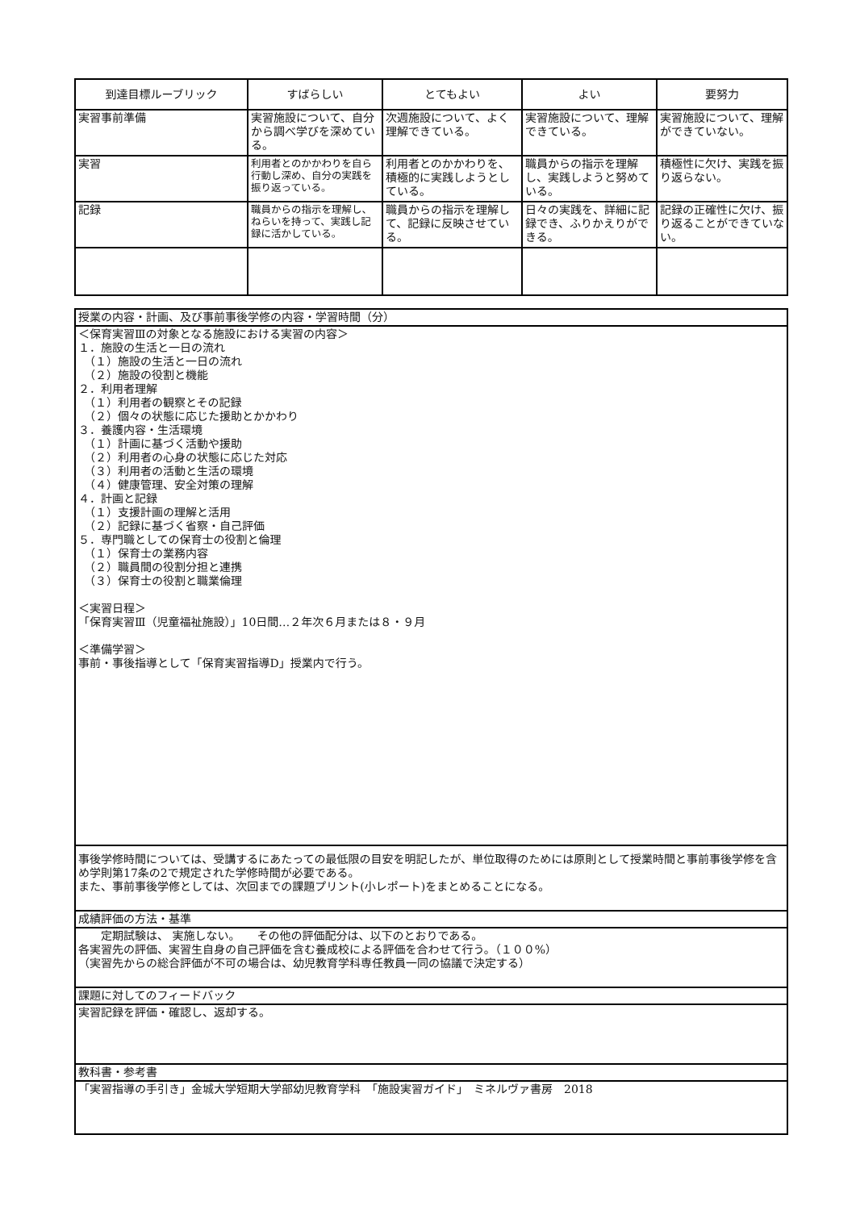| 到達目標ルーブリック | すばらしい | とてもよい | よい | 要努力 |
| --- | --- | --- | --- | --- |
| 実習事前準備 | 実習施設について、自分から調べ学びを深めている。 | 次週施設について、よく理解できている。 | 実習施設について、理解できている。 | 実習施設について、理解ができていない。 |
| 実習 | 利用者とのかかわりを自ら行動し深め、自分の実践を振り返っている。 | 利用者とのかかわりを、積極的に実践しようとしている。 | 職員からの指示を理解し、実践しようと努めている。 | 積極性に欠け、実践を振り返らない。 |
| 記録 | 職員からの指示を理解し、ねらいを持って、実践し記録に活かしている。 | 職員からの指示を理解して、記録に反映させている。 | 日々の実践を、詳細に記録でき、ふりかえりができる。 | 記録の正確性に欠け、振り返ることができていない。 |
| 授業の内容・計画、及び事前事後学修の内容・学習時間（分） |
| ＜保育実習Ⅲの対象となる施設における実習の内容＞ １．施設の生活と一日の流れ （１）施設の生活と一日の流れ （２）施設の役割と機能 ２．利用者理解 （１）利用者の観察とその記録 （２）個々の状態に応じた援助とかかわり ３．養護内容・生活環境 （１）計画に基づく活動や援助 （２）利用者の心身の状態に応じた対応 （３）利用者の活動と生活の環境 （４）健康管理、安全対策の理解 ４．計画と記録 （１）支援計画の理解と活用 （２）記録に基づく省察・自己評価 ５．専門職としての保育士の役割と倫理 （１）保育士の業務内容 （２）職員間の役割分担と連携 （３）保育士の役割と職業倫理 ＜実習日程＞ 「保育実習Ⅲ（児童福祉施設）」10日間…２年次６月または８・９月 ＜準備学習＞ 事前・事後指導として「保育実習指導D」授業内で行う。 |
| 事後学修時間については、受講するにあたっての最低限の目安を明記したが、単位取得のためには原則として授業時間と事前事後学修を含め学則第17条の2で規定された学修時間が必要である。 また、事前事後学修としては、次回までの課題プリント(小レポート)をまとめることになる。 |
| 成績評価の方法・基準 |
| 定期試験は、 実施しない。 その他の評価配分は、以下のとおりである。 各実習先の評価、実習生自身の自己評価を含む養成校による評価を合わせて行う。（１００%） （実習先からの総合評価が不可の場合は、幼児教育学科専任教員一同の協議で決定する） |
| 課題に対してのフィードバック |
| 実習記録を評価・確認し、返却する。 |
| 教科書・参考書 |
| 「実習指導の手引き」金城大学短期大学部幼児教育学科 「施設実習ガイド」 ミネルヴァ書房 2018 |